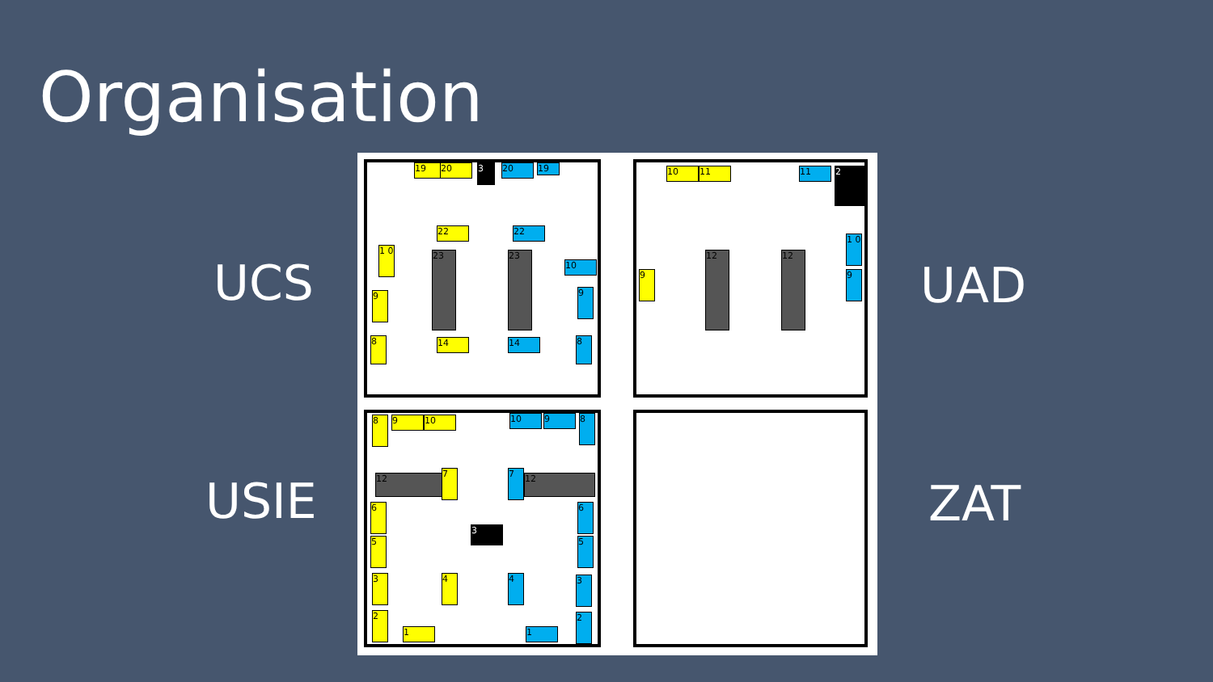Organisation
UCS UAD
USIE ZAT
19 20 3 20 19
1 0 23 23
22 22
10
9 9
14 14
8 8
10 11 11 2
12 12
9
1 0
9
8 9 10 10 9 8
12 12
7 7
3
6 6
5 5
3 4 4 3
2
1 1
2